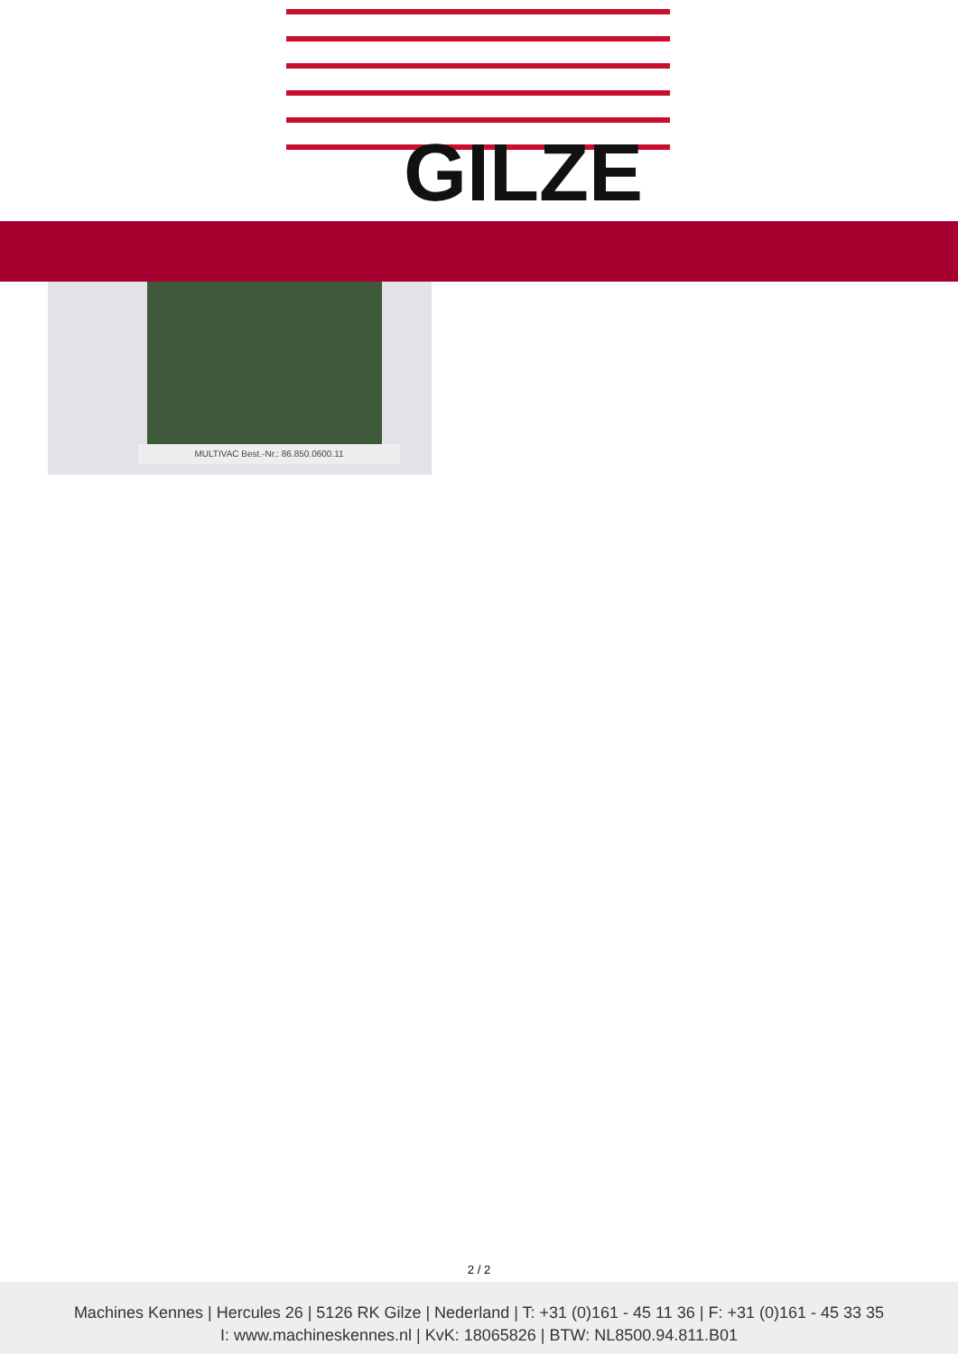GILZE
MULTIVAC Best.-Nr.: 86.850.0600.11
2 / 2
Machines Kennes | Hercules 26 | 5126 RK Gilze | Nederland | T: +31 (0)161 - 45 11 36 | F: +31 (0)161 - 45 33 35
I: www.machineskennes.nl | KvK: 18065826 | BTW: NL8500.94.811.B01